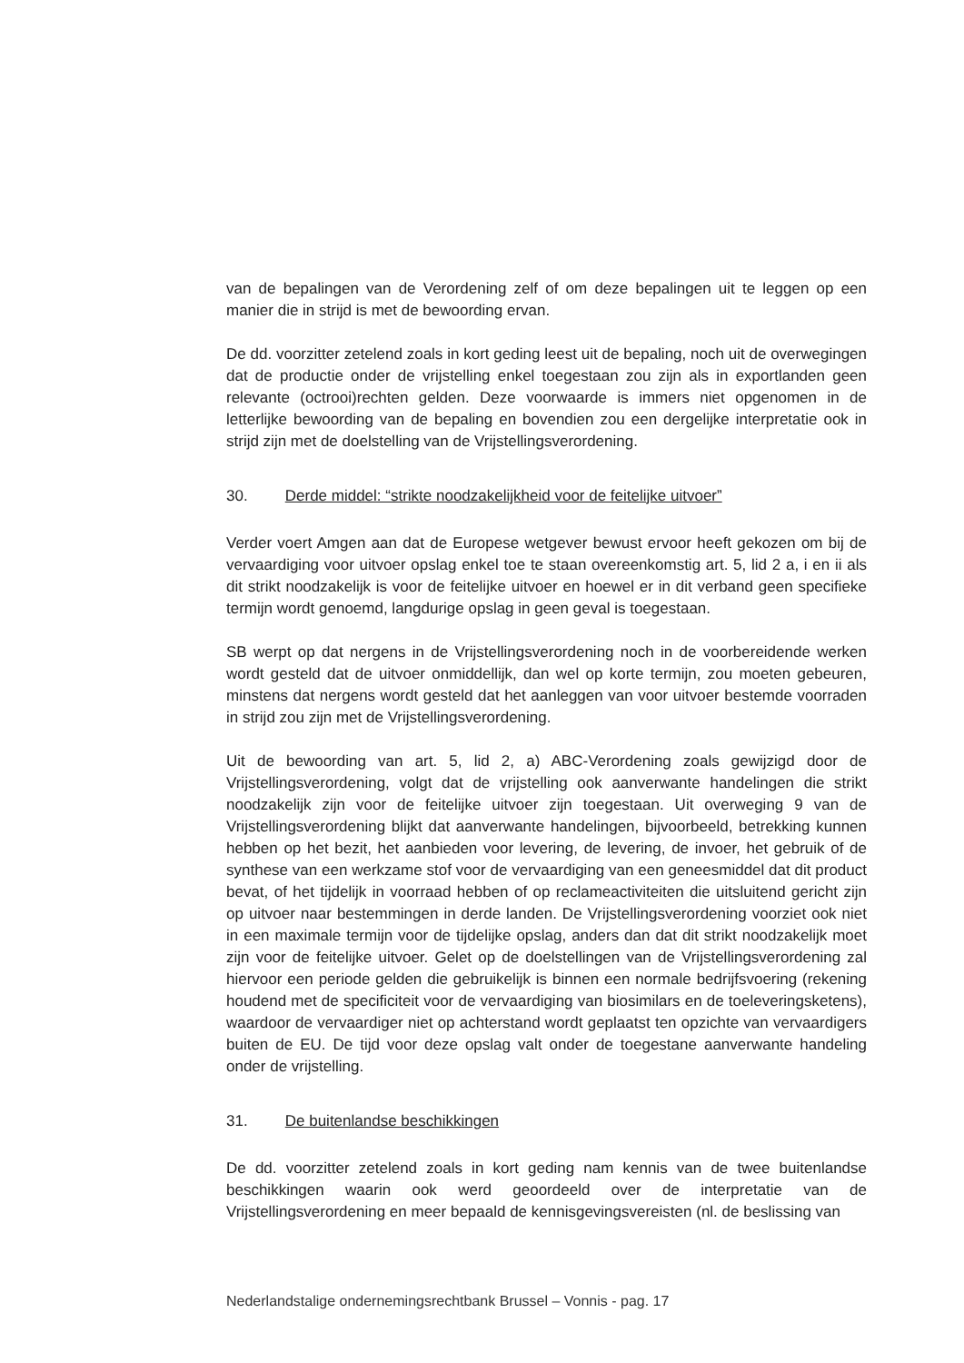van de bepalingen van de Verordening zelf of om deze bepalingen uit te leggen op een manier die in strijd is met de bewoording ervan.
De dd. voorzitter zetelend zoals in kort geding leest uit de bepaling, noch uit de overwegingen dat de productie onder de vrijstelling enkel toegestaan zou zijn als in exportlanden geen relevante (octrooi)rechten gelden. Deze voorwaarde is immers niet opgenomen in de letterlijke bewoording van de bepaling en bovendien zou een dergelijke interpretatie ook in strijd zijn met de doelstelling van de Vrijstellingsverordening.
30. Derde middel: “strikte noodzakelijkheid voor de feitelijke uitvoer”
Verder voert Amgen aan dat de Europese wetgever bewust ervoor heeft gekozen om bij de vervaardiging voor uitvoer opslag enkel toe te staan overeenkomstig art. 5, lid 2 a, i en ii als dit strikt noodzakelijk is voor de feitelijke uitvoer en hoewel er in dit verband geen specifieke termijn wordt genoemd, langdurige opslag in geen geval is toegestaan.
SB werpt op dat nergens in de Vrijstellingsverordening noch in de voorbereidende werken wordt gesteld dat de uitvoer onmiddellijk, dan wel op korte termijn, zou moeten gebeuren, minstens dat nergens wordt gesteld dat het aanleggen van voor uitvoer bestemde voorraden in strijd zou zijn met de Vrijstellingsverordening.
Uit de bewoording van art. 5, lid 2, a) ABC-Verordening zoals gewijzigd door de Vrijstellingsverordening, volgt dat de vrijstelling ook aanverwante handelingen die strikt noodzakelijk zijn voor de feitelijke uitvoer zijn toegestaan. Uit overweging 9 van de Vrijstellingsverordening blijkt dat aanverwante handelingen, bijvoorbeeld, betrekking kunnen hebben op het bezit, het aanbieden voor levering, de levering, de invoer, het gebruik of de synthese van een werkzame stof voor de vervaardiging van een geneesmiddel dat dit product bevat, of het tijdelijk in voorraad hebben of op reclameactiviteiten die uitsluitend gericht zijn op uitvoer naar bestemmingen in derde landen. De Vrijstellingsverordening voorziet ook niet in een maximale termijn voor de tijdelijke opslag, anders dan dat dit strikt noodzakelijk moet zijn voor de feitelijke uitvoer. Gelet op de doelstellingen van de Vrijstellingsverordening zal hiervoor een periode gelden die gebruikelijk is binnen een normale bedrijfsvoering (rekening houdend met de specificiteit voor de vervaardiging van biosimilars en de toeleveringsketens), waardoor de vervaardiger niet op achterstand wordt geplaatst ten opzichte van vervaardigers buiten de EU. De tijd voor deze opslag valt onder de toegestane aanverwante handeling onder de vrijstelling.
31. De buitenlandse beschikkingen
De dd. voorzitter zetelend zoals in kort geding nam kennis van de twee buitenlandse beschikkingen waarin ook werd geoordeeld over de interpretatie van de Vrijstellingsverordening en meer bepaald de kennisgevingsvereisten (nl. de beslissing van
Nederlandstalige ondernemingsrechtbank Brussel – Vonnis - pag. 17